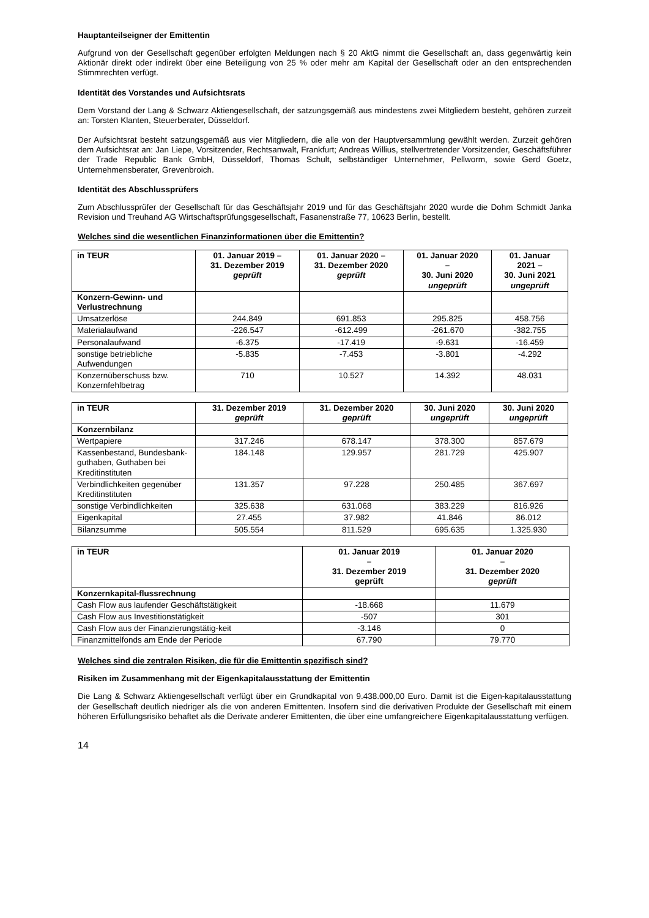Hauptanteilseigner der Emittentin
Aufgrund von der Gesellschaft gegenüber erfolgten Meldungen nach § 20 AktG nimmt die Gesellschaft an, dass gegenwärtig kein Aktionär direkt oder indirekt über eine Beteiligung von 25 % oder mehr am Kapital der Gesellschaft oder an den entsprechenden Stimmrechten verfügt.
Identität des Vorstandes und Aufsichtsrats
Dem Vorstand der Lang & Schwarz Aktiengesellschaft, der satzungsgemäß aus mindestens zwei Mitgliedern besteht, gehören zurzeit an: Torsten Klanten, Steuerberater, Düsseldorf.
Der Aufsichtsrat besteht satzungsgemäß aus vier Mitgliedern, die alle von der Hauptversammlung gewählt werden. Zurzeit gehören dem Aufsichtsrat an: Jan Liepe, Vorsitzender, Rechtsanwalt, Frankfurt; Andreas Willius, stellvertretender Vorsitzender, Geschäftsführer der Trade Republic Bank GmbH, Düsseldorf, Thomas Schult, selbständiger Unternehmer, Pellworm, sowie Gerd Goetz, Unternehmensberater, Grevenbroich.
Identität des Abschlussprüfers
Zum Abschlussprüfer der Gesellschaft für das Geschäftsjahr 2019 und für das Geschäftsjahr 2020 wurde die Dohm Schmidt Janka Revision und Treuhand AG Wirtschaftsprüfungsgesellschaft, Fasanenstraße 77, 10623 Berlin, bestellt.
Welches sind die wesentlichen Finanzinformationen über die Emittentin?
| in TEUR | 01. Januar 2019 – 31. Dezember 2019 geprüft | 01. Januar 2020 – 31. Dezember 2020 geprüft | 01. Januar 2020 – 30. Juni 2020 ungeprüft | 01. Januar 2021 – 30. Juni 2021 ungeprüft |
| --- | --- | --- | --- | --- |
| Konzern-Gewinn- und Verlustrechnung | | | | |
| Umsatzerlöse | 244.849 | 691.853 | 295.825 | 458.756 |
| Materialaufwand | -226.547 | -612.499 | -261.670 | -382.755 |
| Personalaufwand | -6.375 | -17.419 | -9.631 | -16.459 |
| sonstige betriebliche Aufwendungen | -5.835 | -7.453 | -3.801 | -4.292 |
| Konzernüberschuss bzw. Konzernfehlbetrag | 710 | 10.527 | 14.392 | 48.031 |
| in TEUR | 31. Dezember 2019 geprüft | 31. Dezember 2020 geprüft | 30. Juni 2020 ungeprüft | 30. Juni 2020 ungeprüft |
| --- | --- | --- | --- | --- |
| Konzernbilanz | | | | |
| Wertpapiere | 317.246 | 678.147 | 378.300 | 857.679 |
| Kassenbestand, Bundesbank-guthaben, Guthaben bei Kreditinstituten | 184.148 | 129.957 | 281.729 | 425.907 |
| Verbindlichkeiten gegenüber Kreditinstituten | 131.357 | 97.228 | 250.485 | 367.697 |
| sonstige Verbindlichkeiten | 325.638 | 631.068 | 383.229 | 816.926 |
| Eigenkapital | 27.455 | 37.982 | 41.846 | 86.012 |
| Bilanzsumme | 505.554 | 811.529 | 695.635 | 1.325.930 |
| in TEUR | 01. Januar 2019 – 31. Dezember 2019 geprüft | 01. Januar 2020 – 31. Dezember 2020 geprüft |
| --- | --- | --- |
| Konzernkapital-flussrechnung | | |
| Cash Flow aus laufender Geschäftstätigkeit | -18.668 | 11.679 |
| Cash Flow aus Investitionstätigkeit | -507 | 301 |
| Cash Flow aus der Finanzierungstätig-keit | -3.146 | 0 |
| Finanzmittelfonds am Ende der Periode | 67.790 | 79.770 |
Welches sind die zentralen Risiken, die für die Emittentin spezifisch sind?
Risiken im Zusammenhang mit der Eigenkapitalausstattung der Emittentin
Die Lang & Schwarz Aktiengesellschaft verfügt über ein Grundkapital von 9.438.000,00 Euro. Damit ist die Eigen-kapitalausstattung der Gesellschaft deutlich niedriger als die von anderen Emittenten. Insofern sind die derivativen Produkte der Gesellschaft mit einem höheren Erfüllungsrisiko behaftet als die Derivate anderer Emittenten, die über eine umfangreichere Eigenkapitalausstattung verfügen.
14